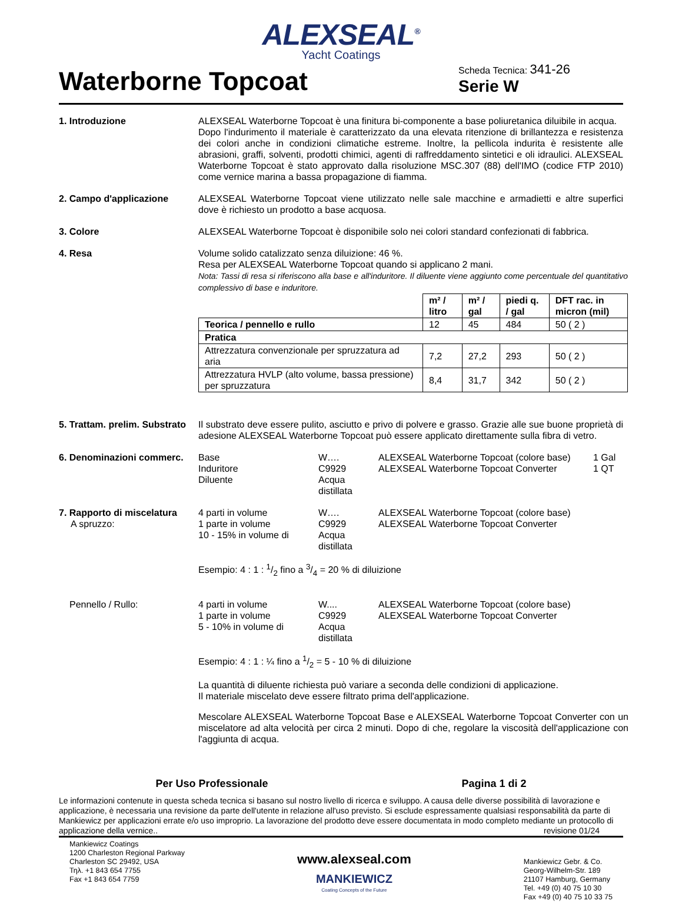ALEXSEAL<sup>®</sup>
Yacht Coatings
Waterborne Topcoat
Scheda Tecnica: 341-26
Serie W
1. Introduzione ALEXSEAL Waterborne Topcoat è una finitura bi-componente a base poliuretanica diluibile in acqua.
Dopo l'indurimento il materiale è caratterizzato da una elevata ritenzione di brillantezza e resistenza dei colori anche in condizioni climatiche estreme. Inoltre, la pellicola indurita è resistente alle abrasioni, graffi, solventi, prodotti chimici, agenti di raffreddamento sintetici e oli idraulici. ALEXSEAL Waterborne Topcoat è stato approvato dalla risoluzione MSC.307 (88) dell'IMO (codice FTP 2010) come vernice marina a bassa propagazione di fiamma.
2. Campo d'applicazione ALEXSEAL Waterborne Topcoat viene utilizzato nelle sale macchine e armadietti e altre superfici dove è richiesto un prodotto a base acquosa.
3. Colore ALEXSEAL Waterborne Topcoat è disponibile solo nei colori standard confezionati di fabbrica.
4. Resa Volume solido catalizzato senza diluizione: 46 %.
Resa per ALEXSEAL Waterborne Topcoat quando si applicano 2 mani.
Nota: Tassi di resa si riferiscono alla base e all'induritore. Il diluente viene aggiunto come percentuale del quantitativo complessivo di base e induritore.
| | m² / litro | m² / gal | piedi q. / gal | DFT rac. in micron (mil) |
| --- | --- | --- | --- | --- |
| Teorica / pennello e rullo | 12 | 45 | 484 | 50 ( 2 ) |
| Pratica | | | | |
| Attrezzatura convenzionale per spruzzatura ad aria | 7,2 | 27,2 | 293 | 50 ( 2 ) |
| Attrezzatura HVLP (alto volume, bassa pressione) per spruzzatura | 8,4 | 31,7 | 342 | 50 ( 2 ) |
5. Trattam. prelim. Substrato
Il substrato deve essere pulito, asciutto e privo di polvere e grasso. Grazie alle sue buone proprietà di adesione ALEXSEAL Waterborne Topcoat può essere applicato direttamente sulla fibra di vetro.
6. Denominazioni commerc.
Base
W….
ALEXSEAL Waterborne Topcoat (colore base)
1 Gal
Induritore
C9929
ALEXSEAL Waterborne Topcoat Converter
1 QT
Diluente
Acqua distillata
7. Rapporto di miscelatura
A spruzzo:
4 parti in volume
W….
ALEXSEAL Waterborne Topcoat (colore base)
1 parte in volume
C9929
ALEXSEAL Waterborne Topcoat Converter
10 - 15% in volume di
Acqua distillata
Esempio: 4 : 1 : 1/2 fino a 3/4 = 20 % di diluizione
Pennello / Rullo: 4 parti in volume
W....
ALEXSEAL Waterborne Topcoat (colore base)
1 parte in volume
C9929
ALEXSEAL Waterborne Topcoat Converter
5 - 10% in volume di
Acqua distillata
Esempio: 4 : 1 : ¼ fino a 1/2 = 5 - 10 % di diluizione
La quantità di diluente richiesta può variare a seconda delle condizioni di applicazione.
Il materiale miscelato deve essere filtrato prima dell'applicazione.
Mescolare ALEXSEAL Waterborne Topcoat Base e ALEXSEAL Waterborne Topcoat Converter con un miscelatore ad alta velocità per circa 2 minuti. Dopo di che, regolare la viscosità dell'applicazione con l'aggiunta di acqua.
Per Uso Professionale Pagina 1 di 2
Le informazioni contenute in questa scheda tecnica si basano sul nostro livello di ricerca e sviluppo. A causa delle diverse possibilità di lavorazione e applicazione, è necessaria una revisione da parte dell'utente in relazione all'uso previsto. Si esclude espressamente qualsiasi responsabilità da parte di Mankiewicz per applicazioni errate e/o uso improprio. La lavorazione del prodotto deve essere documentata in modo completo mediante un protocollo di applicazione della vernice.. revisione 01/24
Mankiewicz Coatings
1200 Charleston Regional Parkway
Charleston SC 29492, USA
Τηλ. +1 843 654 7755
Fax +1 843 654 7759
www.alexseal.com
MANKIEWICZ
Coating Concepts of the Future
Mankiewicz Gebr. & Co.
Georg-Wilhelm-Str. 189
21107 Hamburg, Germany
Tel. +49 (0) 40 75 10 30
Fax +49 (0) 40 75 10 33 75